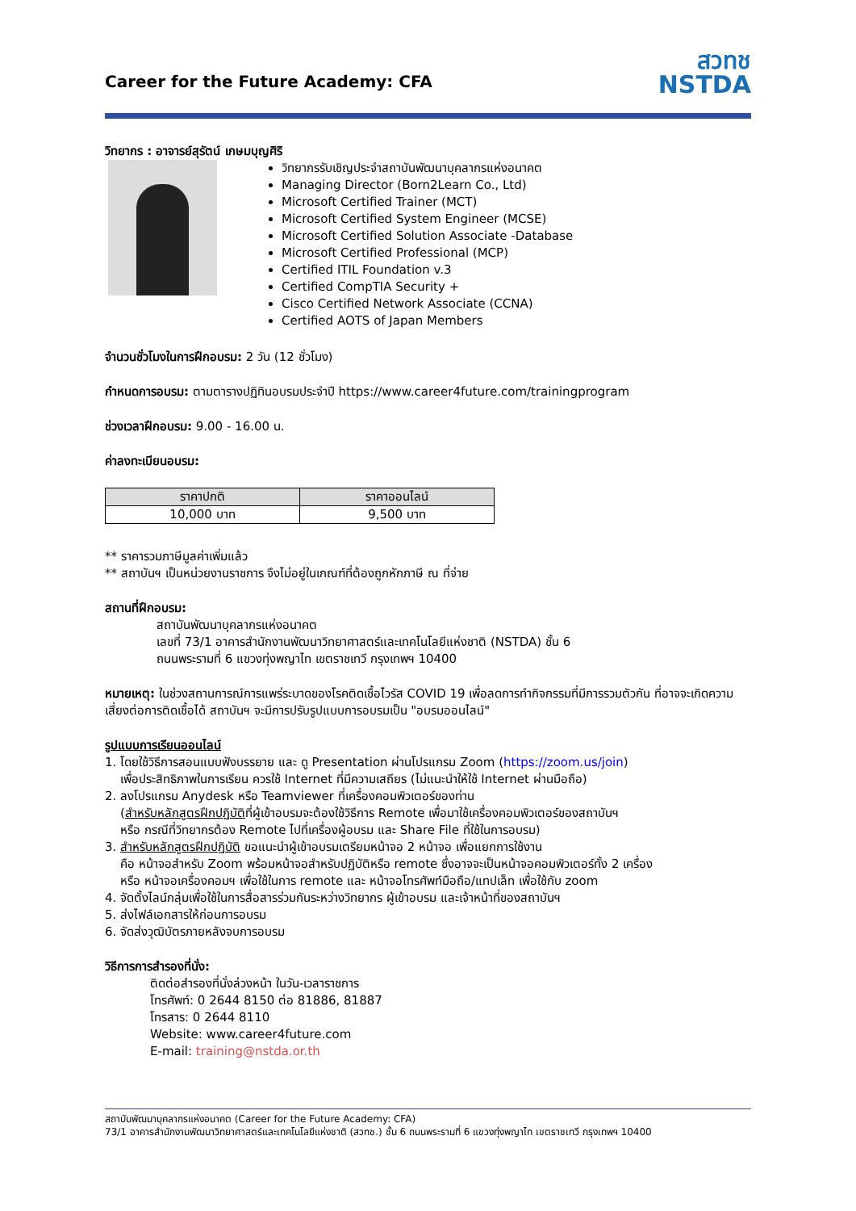Career for the Future Academy: CFA
สวทช
NSTDA
วิทยากร : อาจารย์สุรัตน์ เกษมบุญศิริ
วิทยากรรับเชิญประจำสถาบันพัฒนาบุคลากรแห่งอนาคต
Managing Director (Born2Learn Co., Ltd)
Microsoft Certified Trainer (MCT)
Microsoft Certified System Engineer (MCSE)
Microsoft Certified Solution Associate -Database
Microsoft Certified Professional (MCP)
Certified ITIL Foundation v.3
Certified CompTIA Security +
Cisco Certified Network Associate (CCNA)
Certified AOTS of Japan Members
จำนวนชั่วโมงในการฝึกอบรม: 2 วัน (12 ชั่วโมง)
กำหนดการอบรม: ตามตารางปฏิทินอบรมประจำปี https://www.career4future.com/trainingprogram
ช่วงเวลาฝึกอบรม: 9.00 - 16.00 น.
ค่าลงทะเบียนอบรม:
| ราคาปกติ | ราคาออนไลน์ |
| --- | --- |
| 10,000 บาท | 9,500 บาท |
** ราคารวมภาษีมูลค่าเพิ่มแล้ว
** สถาบันฯ เป็นหน่วยงานราชการ จึงไม่อยู่ในเกณฑ์ที่ต้องถูกหักภาษี ณ ที่จ่าย
สถานที่ฝึกอบรม:
สถาบันพัฒนาบุคลากรแห่งอนาคต
เลขที่ 73/1 อาคารสำนักงานพัฒนาวิทยาศาสตร์และเทคโนโลยีแห่งชาติ (NSTDA) ชั้น 6
ถนนพระรามที่ 6 แขวงทุ่งพญาไท เขตราชเทวี กรุงเทพฯ 10400
หมายเหตุ: ในช่วงสถานการณ์การแพร่ระบาดของโรคติดเชื้อไวรัส COVID 19 เพื่อลดการทำกิจกรรมที่มีการรวมตัวกัน ที่อาจจะเกิดความเสี่ยงต่อการติดเชื้อได้ สถาบันฯ จะมีการปรับรูปแบบการอบรมเป็น "อบรมออนไลน์"
รูปแบบการเรียนออนไลน์
1. โดยใช้วิธีการสอนแบบฟังบรรยาย และ ดู Presentation ผ่านโปรแกรม Zoom (https://zoom.us/join)
เพื่อประสิทธิภาพในการเรียน ควรใช้ Internet ที่มีความเสถียร (ไม่แนะนำให้ใช้ Internet ผ่านมือถือ)
2. ลงโปรแกรม Anydesk หรือ Teamviewer ที่เครื่องคอมพิวเตอร์ของท่าน
(สำหรับหลักสูตรฝึกปฏิบัติที่ผู้เข้าอบรมจะต้องใช้วิธีการ Remote เพื่อมาใช้เครื่องคอมพิวเตอร์ของสถาบันฯ
หรือ กรณีที่วิทยากรต้อง Remote ไปที่เครื่องผู้อบรม และ Share File ที่ใช้ในการอบรม)
3. สำหรับหลักสูตรฝึกปฏิบัติ ขอแนะนำผู้เข้าอบรมเตรียมหน้าจอ 2 หน้าจอ เพื่อแยกการใช้งาน
คือ หน้าจอสำหรับ Zoom พร้อมหน้าจอสำหรับปฏิบัติหรือ remote ซึ่งอาจจะเป็นหน้าจอคอมพิวเตอร์ทั้ง 2 เครื่อง
หรือ หน้าจอเครื่องคอมฯ เพื่อใช้ในการ remote และ หน้าจอโทรศัพท์มือถือ/แทปเล็ท เพื่อใช้กับ zoom
4. จัดตั้งไลน์กลุ่มเพื่อใช้ในการสื่อสารร่วมกันระหว่างวิทยากร ผู้เข้าอบรม และเจ้าหน้าที่ของสถาบันฯ
5. ส่งไฟล์เอกสารให้ก่อนการอบรม
6. จัดส่งวุฒิบัตรภายหลังจบการอบรม
วิธีการการสำรองที่นั่ง:
ติดต่อสำรองที่นั่งล่วงหน้า ในวัน-เวลาราชการ
โทรศัพท์: 0 2644 8150 ต่อ 81886, 81887
โทรสาร: 0 2644 8110
Website: www.career4future.com
E-mail: training@nstda.or.th
สถาบันพัฒนาบุคลากรแห่งอนาคต (Career for the Future Academy: CFA)
73/1 อาคารสำนักงานพัฒนาวิทยาศาสตร์และเทคโนโลยีแห่งชาติ (สวทช.) ชั้น 6 ถนนพระรามที่ 6 แขวงทุ่งพญาไท เขตราชเทวี กรุงเทพฯ 10400